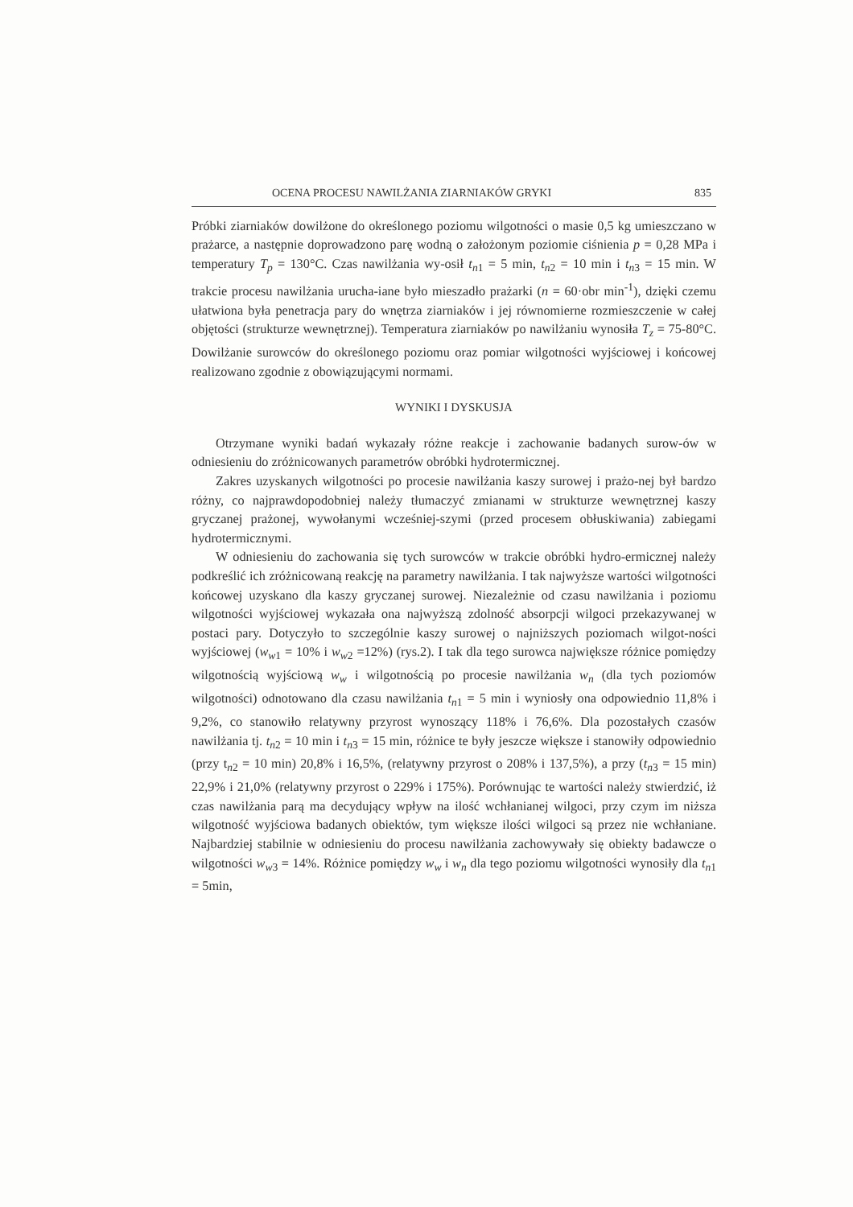OCENA PROCESU NAWILŻANIA ZIARNIAKÓW GRYKI 835
Próbki ziarniaków dowilżone do określonego poziomu wilgotności o masie 0,5 kg umieszczano w prażarce, a następnie doprowadzono parę wodną o założonym poziomie ciśnienia p = 0,28 MPa i temperatury T<sub>p</sub> = 130°C. Czas nawilżania wy-osił t<sub>n1</sub> = 5 min, t<sub>n2</sub> = 10 min i t<sub>n3</sub> = 15 min. W trakcie procesu nawilżania urucha-iane było mieszadło prażarki (n = 60·obr min<sup>-1</sup>), dzięki czemu ułatwiona była penetracja pary do wnętrza ziarniaków i jej równomierne rozmieszczenie w całej objętości (strukturze wewnętrznej). Temperatura ziarniaków po nawilżaniu wynosiła T<sub>z</sub> = 75-80°C. Dowilżanie surowców do określonego poziomu oraz pomiar wilgotności wyjściowej i końcowej realizowano zgodnie z obowiązującymi normami.
WYNIKI I DYSKUSJA
Otrzymane wyniki badań wykazały różne reakcje i zachowanie badanych surow-ów w odniesieniu do zróżnicowanych parametrów obróbki hydrotermicznej.
Zakres uzyskanych wilgotności po procesie nawilżania kaszy surowej i prażo-nej był bardzo różny, co najprawdopodobniej należy tłumaczyć zmianami w strukturze wewnętrznej kaszy gryczanej prażonej, wywołanymi wcześniej-szymi (przed procesem obłuskiwania) zabiegami hydrotermicznymi.
W odniesieniu do zachowania się tych surowców w trakcie obróbki hydro-ermicznej należy podkreślić ich zróżnicowaną reakcję na parametry nawilżania. I tak najwyższe wartości wilgotności końcowej uzyskano dla kaszy gryczanej surowej. Niezależnie od czasu nawilżania i poziomu wilgotności wyjściowej wykazała ona najwyższą zdolność absorpcji wilgoci przekazywanej w postaci pary. Dotyczyło to szczególnie kaszy surowej o najniższych poziomach wilgot-ności wyjściowej (w<sub>w1</sub> = 10% i w<sub>w2</sub> =12%) (rys.2). I tak dla tego surowca największe różnice pomiędzy wilgotnością wyjściową w<sub>w</sub> i wilgotnością po procesie nawilżania w<sub>n</sub> (dla tych poziomów wilgotności) odnotowano dla czasu nawilżania t<sub>n1</sub> = 5 min i wyniosły ona odpowiednio 11,8% i 9,2%, co stanowiło relatywny przyrost wynoszący 118% i 76,6%. Dla pozostałych czasów nawilżania tj. t<sub>n2</sub> = 10 min i t<sub>n3</sub> = 15 min, różnice te były jeszcze większe i stanowiły odpowiednio (przy t<sub>n2</sub> = 10 min) 20,8% i 16,5%, (relatywny przyrost o 208% i 137,5%), a przy (t<sub>n3</sub> = 15 min) 22,9% i 21,0% (relatywny przyrost o 229% i 175%). Porównując te wartości należy stwierdzić, iż czas nawilżania parą ma decydujący wpływ na ilość wchłanianej wilgoci, przy czym im niższa wilgotność wyjściowa badanych obiektów, tym większe ilości wilgoci są przez nie wchłaniane. Najbardziej stabilnie w odniesieniu do procesu nawilżania zachowywały się obiekty badawcze o wilgotności w<sub>w3</sub> = 14%. Różnice pomiędzy w<sub>w</sub> i w<sub>n</sub> dla tego poziomu wilgotności wynosiły dla t<sub>n1</sub> = 5min,